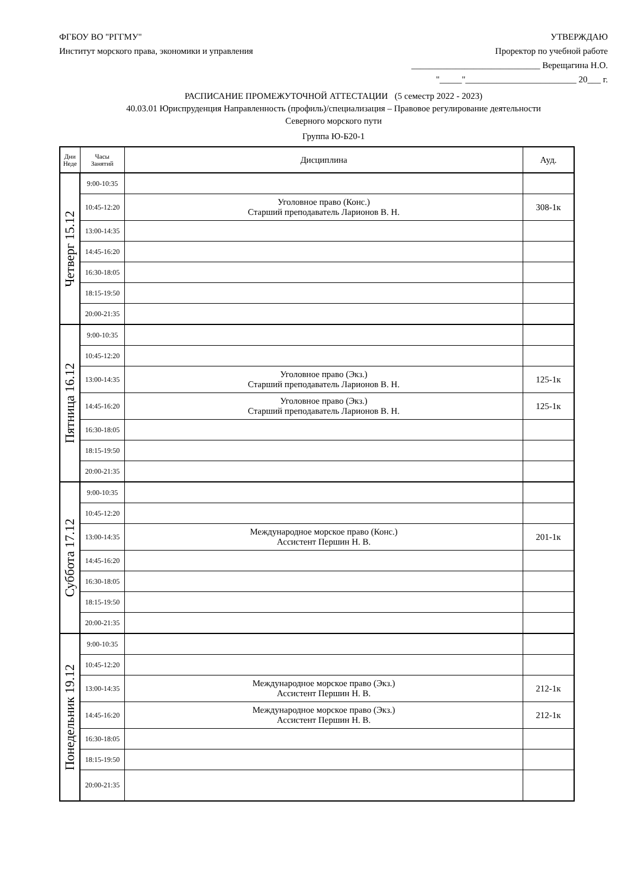ФГБОУ ВО "РГГМУ"
Институт морского права, экономики и управления
УТВЕРЖДАЮ
Проректор по учебной работе
_____________________________ Верещагина Н.О.
"_____"_________________________ 20___ г.
РАСПИСАНИЕ ПРОМЕЖУТОЧНОЙ АТТЕСТАЦИИ (5 семестр 2022 - 2023)
40.03.01 Юриспруденция Направленность (профиль)/специализация – Правовое регулирование деятельности
Северного морского пути
Группа Ю-Б20-1
| Дни Неде | Часы Занятий | Дисциплина | Ауд. |
| --- | --- | --- | --- |
| Четверг 15.12 | 9:00-10:35 | | |
| | 10:45-12:20 | Уголовное право (Конс.) Старший преподаватель Ларионов В. Н. | 308-1к |
| | 13:00-14:35 | | |
| | 14:45-16:20 | | |
| | 16:30-18:05 | | |
| | 18:15-19:50 | | |
| | 20:00-21:35 | | |
| Пятница 16.12 | 9:00-10:35 | | |
| | 10:45-12:20 | | |
| | 13:00-14:35 | Уголовное право (Экз.) Старший преподаватель Ларионов В. Н. | 125-1к |
| | 14:45-16:20 | Уголовное право (Экз.) Старший преподаватель Ларионов В. Н. | 125-1к |
| | 16:30-18:05 | | |
| | 18:15-19:50 | | |
| | 20:00-21:35 | | |
| Суббота 17.12 | 9:00-10:35 | | |
| | 10:45-12:20 | | |
| | 13:00-14:35 | Международное морское право (Конс.) Ассистент Першин Н. В. | 201-1к |
| | 14:45-16:20 | | |
| | 16:30-18:05 | | |
| | 18:15-19:50 | | |
| | 20:00-21:35 | | |
| Понедельник 19.12 | 9:00-10:35 | | |
| | 10:45-12:20 | | |
| | 13:00-14:35 | Международное морское право (Экз.) Ассистент Першин Н. В. | 212-1к |
| | 14:45-16:20 | Международное морское право (Экз.) Ассистент Першин Н. В. | 212-1к |
| | 16:30-18:05 | | |
| | 18:15-19:50 | | |
| | 20:00-21:35 | | |